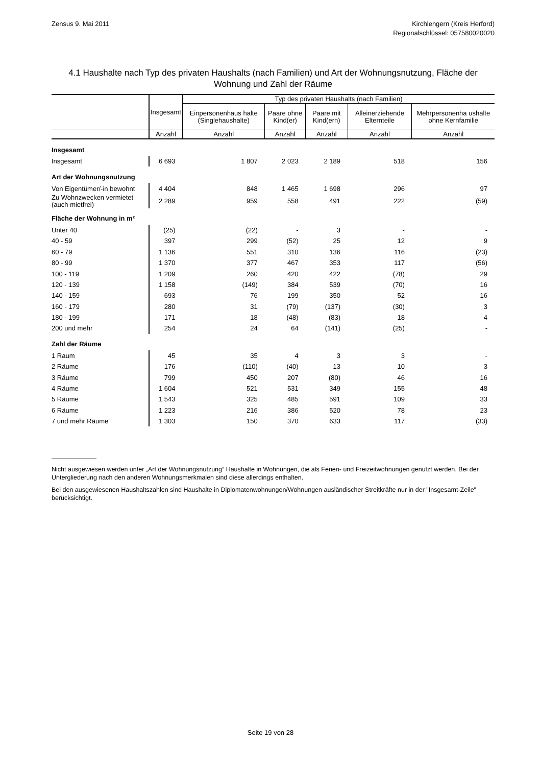Zensus 9. Mai 2011 Kirchlengern (Kreis Herford)
Regionalschlüssel: 057580020020
4.1 Haushalte nach Typ des privaten Haushalts (nach Familien) und Art der Wohnungsnutzung, Fläche der Wohnung und Zahl der Räume
| | Insgesamt | Typ des privaten Haushalts (nach Familien) | | | | |
| --- | --- | --- | --- | --- | --- | --- |
| | | Einpersonenhaus halte (Singlehaushalte) | Paare ohne Kind(er) | Paare mit Kind(ern) | Alleinerziehende Elternteile | Mehrpersonenha ushalte ohne Kernfamilie |
| | Anzahl | Anzahl | Anzahl | Anzahl | Anzahl | Anzahl |
| Insgesamt | | | | | | |
| Insgesamt | 6 693 | 1 807 | 2 023 | 2 189 | 518 | 156 |
| Art der Wohnungsnutzung | | | | | | |
| Von Eigentümer/-in bewohnt | 4 404 | 848 | 1 465 | 1 698 | 296 | 97 |
| Zu Wohnzwecken vermietet (auch mietfrei) | 2 289 | 959 | 558 | 491 | 222 | (59) |
| Fläche der Wohnung in m² | | | | | | |
| Unter 40 | (25) | (22) | - | 3 | - | - |
| 40 - 59 | 397 | 299 | (52) | 25 | 12 | 9 |
| 60 - 79 | 1 136 | 551 | 310 | 136 | 116 | (23) |
| 80 - 99 | 1 370 | 377 | 467 | 353 | 117 | (56) |
| 100 - 119 | 1 209 | 260 | 420 | 422 | (78) | 29 |
| 120 - 139 | 1 158 | (149) | 384 | 539 | (70) | 16 |
| 140 - 159 | 693 | 76 | 199 | 350 | 52 | 16 |
| 160 - 179 | 280 | 31 | (79) | (137) | (30) | 3 |
| 180 - 199 | 171 | 18 | (48) | (83) | 18 | 4 |
| 200 und mehr | 254 | 24 | 64 | (141) | (25) | - |
| Zahl der Räume | | | | | | |
| 1 Raum | 45 | 35 | 4 | 3 | 3 | - |
| 2 Räume | 176 | (110) | (40) | 13 | 10 | 3 |
| 3 Räume | 799 | 450 | 207 | (80) | 46 | 16 |
| 4 Räume | 1 604 | 521 | 531 | 349 | 155 | 48 |
| 5 Räume | 1 543 | 325 | 485 | 591 | 109 | 33 |
| 6 Räume | 1 223 | 216 | 386 | 520 | 78 | 23 |
| 7 und mehr Räume | 1 303 | 150 | 370 | 633 | 117 | (33) |
Nicht ausgewiesen werden unter „Art der Wohnungsnutzung“ Haushalte in Wohnungen, die als Ferien- und Freizeitwohnungen genutzt werden. Bei der Untergliederung nach den anderen Wohnungsmerkmalen sind diese allerdings enthalten.
Bei den ausgewiesenen Haushaltszahlen sind Haushalte in Diplomatenwohnungen/Wohnungen ausländischer Streitkräfte nur in der "Insgesamt-Zeile" berücksichtigt.
Seite 19 von 28